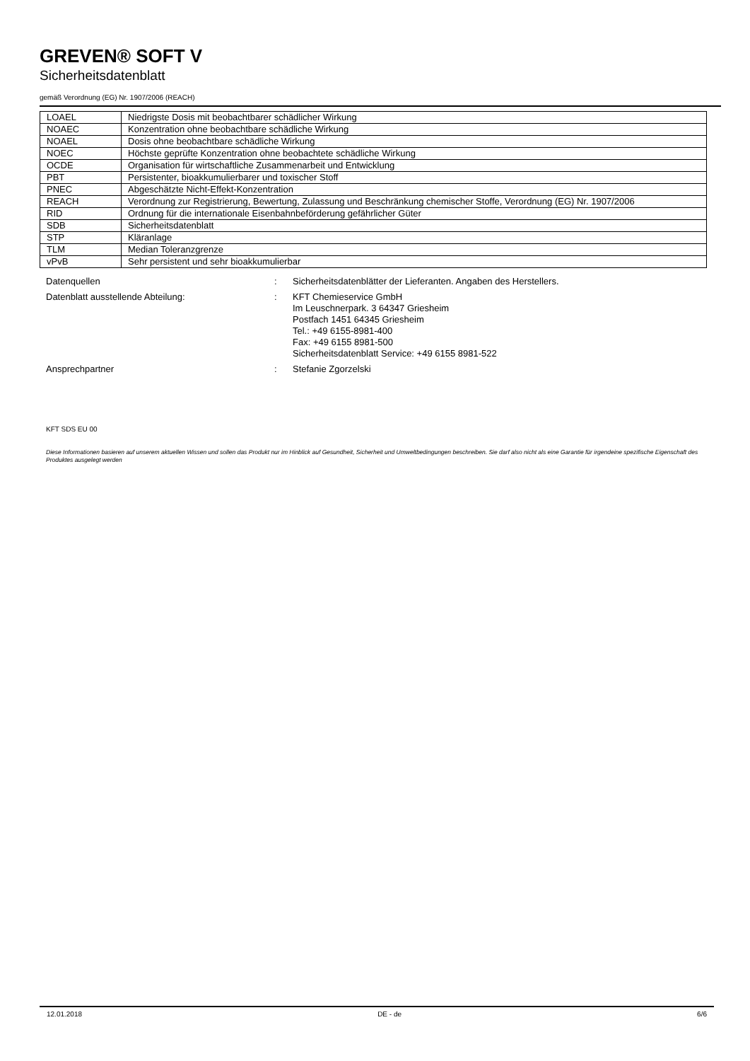GREVEN® SOFT V
Sicherheitsdatenblatt
gemäß Verordnung (EG) Nr. 1907/2006 (REACH)
| LOAEL | Niedrigste Dosis mit beobachtbarer schädlicher Wirkung |
| NOAEC | Konzentration ohne beobachtbare schädliche Wirkung |
| NOAEL | Dosis ohne beobachtbare schädliche Wirkung |
| NOEC | Höchste geprüfte Konzentration ohne beobachtete schädliche Wirkung |
| OCDE | Organisation für wirtschaftliche Zusammenarbeit und Entwicklung |
| PBT | Persistenter, bioakkumulierbarer und toxischer Stoff |
| PNEC | Abgeschätzte Nicht-Effekt-Konzentration |
| REACH | Verordnung zur Registrierung, Bewertung, Zulassung und Beschränkung chemischer Stoffe, Verordnung (EG) Nr. 1907/2006 |
| RID | Ordnung für die internationale Eisenbahnbeförderung gefährlicher Güter |
| SDB | Sicherheitsdatenblatt |
| STP | Kläranlage |
| TLM | Median Toleranzgrenze |
| vPvB | Sehr persistent und sehr bioakkumulierbar |
| Datenquellen | : | Sicherheitsdatenblätter der Lieferanten. Angaben des Herstellers. |
| Datenblatt ausstellende Abteilung: | : | KFT Chemieservice GmbH Im Leuschnerpark. 3 64347 Griesheim Postfach 1451 64345 Griesheim Tel.: +49 6155-8981-400 Fax: +49 6155 8981-500 Sicherheitsdatenblatt Service: +49 6155 8981-522 |
| Ansprechpartner | : | Stefanie Zgorzelski |
KFT SDS EU 00
Diese Informationen basieren auf unserem aktuellen Wissen und sollen das Produkt nur im Hinblick auf Gesundheit, Sicherheit und Umweltbedingungen beschreiben. Sie darf also nicht als eine Garantie für irgendeine spezifische Eigenschaft des Produktes ausgelegt werden
12.01.2018 DE - de 6/6